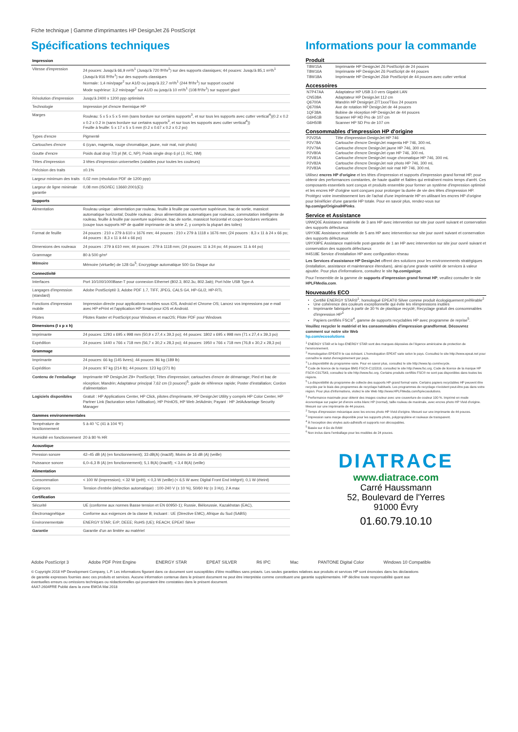Fiche technique | Gamme d'imprimantes HP DesignJet Z6 PostScript
Spécifications techniques
| Impression | |
| Vitesse d'impression | 24 pouces: Jusqu'à 66,9 m²/h<sup>1</sup> (Jusqu'à 720 ft²/hr<sup>1</sup>) sur des supports classiques; 44 pouces: Jusqu'à 85,1 m²/h<sup>1</sup> (Jusqu'à 916 ft²/hr<sup>1</sup>) sur des supports classiques Normale: 1,4 min/page<sup>2</sup> sur A1/D ou jusqu'à 22,7 m²/h<sup>1</sup> (244 ft²/hr<sup>1</sup>) sur support couché Mode supérieur: 3,2 min/page<sup>2</sup> sur A1/D ou jusqu'à 10 m²/h<sup>1</sup> (108 ft²/hr<sup>1</sup>) sur support glacé |
| Résolution d'impression | Jusqu'à 2400 x 1200 ppp optimisés |
| Technologie | Impression jet d'encre thermique HP |
| Marges | Rouleau: 5 x 5 x 5 x 5 mm (sans bordure sur certains supports<sup>3</sup>, et sur tous les supports avec cutter vertical<sup>4</sup>)(0.2 x 0.2 x 0.2 x 0.2 in (sans bordure sur certains supports<sup>3</sup>, et sur tous les supports avec cutter vertical<sup>4</sup>)) Feuille à feuille: 5 x 17 x 5 x 5 mm (0.2 x 0.67 x 0.2 x 0.2 po) |
| Types d'encre | Pigmenté |
| Cartouches d'encre | 6 (cyan, magenta, rouge chromatique, jaune, noir mat, noir photo) |
| Goutte d'encre | Poids dual drop 7/3 pl (M, C, NP); Poids single drop 6 pl (J, RC, NM) |
| Têtes d'impression | 3 têtes d'impression universelles (valables pour toutes les couleurs) |
| Précision des traits | ±0.1% |
| Largeur minimum des traits | 0,02 mm (résolution PDF de 1200 ppp) |
| Largeur de ligne minimale garantie | 0,08 mm (ISO/IEC 13660:2001(E)) |
| Supports | |
| Alimentation | Rouleau unique : alimentation par rouleau, feuille à feuille par ouverture supérieure, bac de sortie, massicot automatique horizontal; Double rouleau : deux alimentations automatiques par rouleaux, commutation intelligente de rouleau, feuille à feuille par ouverture supérieure, bac de sortie, massicot horizontal et coupe-bordures verticales (coupe tous supports HP de qualité imprimante de la série Z, y compris la plupart des toiles) |
| Format de feuille | 24 pouces : 210 x 279 à 610 x 1676 mm; 44 pouces : 210 x 279 à 1118 x 1676 mm; (24 pouces : 8,3 x 11 à 24 x 66 po; 44 pouces : 8,3 x 11 à 44 x 66 po) |
| Dimensions des rouleaux | 24 pouces : 279 à 610 mm; 44 pouces : 279 à 1118 mm; (24 pouces: 11 à 24 po; 44 pouces: 11 à 44 po) |
| Grammage | 80 à 500 g/m² |
| Mémoire | Mémoire (virtuelle) de 128 Go<sup>5</sup>; Encryptage automatique 500 Go Disque dur |
| Connectivité | |
| Interfaces | Port 10/100/1000Base-T pour connexion Ethernet (802.3, 802.3u, 802.3ab); Port hôte USB Type-A |
| Langages d'impression (standard) | Adobe PostScript® 3, Adobe PDF 1.7, TIFF, JPEG, CALS G4, HP-GL/2, HP-RTL |
| Fonctions d'impression mobile | Impression directe pour applications mobiles sous iOS, Android et Chrome OS; Lancez vos impressions par e-mail avec HP ePrint et l'application HP Smart pour iOS et Android. |
| Pilotes | Pilotes Raster et PostScript pour Windows et macOS; Pilote PDF pour Windows |
| Dimensions (l x p x h) | |
| Imprimante | 24 pouces: 1293 x 695 x 998 mm (50,9 x 27,4 x 39,3 po); 44 pouces: 1802 x 695 x 998 mm (71 x 27,4 x 39,3 po) |
| Expédition | 24 pouces: 1440 x 766 x 718 mm (56,7 x 30,2 x 28,3 po); 44 pouces: 1950 x 766 x 718 mm (76,8 x 30,2 x 28,3 po) |
| Grammage | |
| Imprimante | 24 pouces: 66 kg (145 livres); 44 pouces: 86 kg (189 lb) |
| Expédition | 24 pouces: 97 kg (214 lb); 44 pouces: 123 kg (271 lb) |
| Contenu de l'emballage | Imprimante HP DesignJet Z9+ PostScript; Têtes d'impression; cartouches d'encre de démarrage; Pied et bac de réception; Mandrin; Adaptateur principal 7,62 cm (3 pouces)<sup>6</sup>; guide de référence rapide; Poster d'installation; Cordon d'alimentation |
| Logiciels disponibles | Gratuit : HP Applications Center, HP Click, pilotes d'imprimante, HP DesignJet Utility y compris HP Color Center, HP Partner Link (facturation selon l'utilisation), HP PrintOS, HP Web JetAdmin; Payant : HP JetAdvantage Security Manager |
| Gammes environnementales | |
| Température de fonctionnement | 5 à 40 °C (41 à 104 ºF) |
| Humidité en fonctionnement | 20 à 80 % HR |
| Acoustique | |
| Pression sonore | 42–45 dB (A) (en fonctionnement); 33 dB(A) (inactif); Moins de 16 dB (A) (veille) |
| Puissance sonore | 6,0–6,3 B (A) (en fonctionnement); 5,1 B(A) (inactif); < 3,4 B(A) (veille) |
| Alimentation | |
| Consommation | < 100 W (impression); < 32 W (prêt); < 0,3 W (veille) (< 6,5 W avec Digital Front End intégré); 0,1 W (éteint) |
| Exigences | Tension d'entrée (détection automatique) : 100-240 V (± 10 %), 50/60 Hz (± 3 Hz), 2 A max |
| Certification | |
| Sécurité | UE (conforme aux normes Basse tension et EN 60950-1); Russie, Biélorussie, Kazakhstan (EAC), |
| Électromagnétique | Conforme aux exigences de la classe B, incluant : UE (Directive EMC), Afrique du Sud (SABS) |
| Environnementale | ENERGY STAR; ErP; DEEE; RoHS (UE); REACH; EPEAT Silver |
| Garantie | Garantie d'un an limitée au matériel |
Informations pour la commande
Produit
| T8W15A | Imprimante HP DesignJet Z6 PostScript de 24 pouces |
| T8W16A | Imprimante HP DesignJet Z6 PostScript de 44 pouces |
| T8W18A | Imprimante HP DesignJet Z6dr PostScript de 44 pouces avec cutter vertical |
Accessoires
| N7P47AA | Adaptateur HP USB 3.0 vers Gigabit LAN |
| CN538A | Adaptateur HP DesignJet 112 cm |
| Q6700A | Mandrin HP Designjet Z/T1xxx/T6xx 24 pouces |
| Q6709A | Axe de rotation HP DesignJet de 44 pouces |
| 1QF38A | Bobine de réception HP DesignJet de 44 pouces |
| G6H51B | Scanner HP HD Pro de 107 cm |
| G6H50B | Scanner HP SD Pro de 107 cm |
Consommables d'impression HP d'origine
| P2V25A | Tête d'impression DesignJet HP 746 |
| P2V78A | Cartouche d'encre DesignJet magenta HP 746, 300 mL |
| P2V79A | Cartouche d'encre DesignJet jaune HP 746, 300 mL |
| P2V80A | Cartouche d'encre DesignJet cyan HP 746, 300 mL |
| P2V81A | Cartouche d'encre DesignJet rouge chromatique HP 746, 300 mL |
| P2V82A | Cartouche d'encre DesignJet noir photo HP 746, 300 mL |
| P2V83A | Cartouche d'encre DesignJet noir mat HP 746, 300 mL |
Utilisez encres HP d'origine et les têtes d'impression et supports d'impression grand format HP, pour obtenir des performances constantes, de haute qualité et fiables qui entraînent moins temps d'arrêt. Ces composants essentiels sont conçus et produits ensemble pour former un système d'impression optimisé et les encres HP d'origine sont conçues pour prolonger la durée de vie des têtes d'impression HP. Protégez votre investissement lors de l'achat d'une imprimante HP en utilisant les encres HP d'origine pour bénéficier d'une garantie HP totale. Pour en savoir plus, rendez-vous sur hp.com/go/OriginalHPinks.
Service et Assistance
U9WQ0E Assistance matérielle de 3 ans HP avec intervention sur site jour ouvré suivant et conservation des supports défectueux
U9YX8E Assistance matérielle de 5 ans HP avec intervention sur site jour ouvré suivant et conservation des supports défectueux
U9YX9PE Assistance matérielle post-garantie de 1 an HP avec intervention sur site jour ouvré suivant et conservation des supports défectueux
H4518E Service d'installation HP avec configuration réseau
Les Services d'assistance HP DesignJet offrent des solutions pour les environnements stratégiques (installation, assistance et maintenance étendues), ainsi qu'une grande variété de services à valeur ajoutée. Pour plus d'informations, consultez le site hp.com/go/cpc.
Pour l'ensemble de la gamme de supports d'impression grand format HP, veuillez consulter le site HPLFMedia.com.
Nouveautés ECO
Certifié ENERGY STAR®<sup>1</sup>, homologué EPEAT® Silver comme produit écologiquement préférable<sup>2</sup>
Une cohérence des couleurs exceptionnelle qui évite les réimpressions inutiles
Imprimante fabriquée à partir de 30 % de plastique recyclé; Recyclage gratuit des consommables d'impression HP<sup>3</sup>
Papiers certifiés FSC®<sup>4</sup>, gamme de supports recyclables HP avec programme de reprise<sup>5</sup>.
Veuillez recycler le matériel et les consommables d'impression grandformat. Découvrez comment sur notre site Web
hp.com/ecosolutions
<sup>1</sup> ENERGY STAR et le logo ENERGY STAR sont des marques déposées de l'Agence américaine de protection de l'environnement.
<sup>2</sup> Homologation EPEAT® le cas échéant. L'homologation EPEAT varie selon le pays. Consultez le site http://www.epeat.net pour connaître le statut d'enregistrement par pays.
<sup>3</sup> La disponibilité du programme varie. Pour en savoir plus, consultez le site http://www.hp.com/recycle.
<sup>4</sup> Code de licence de la marque BMG FSC®-C115319, consultez le site http://www.fsc.org. Code de licence de la marque HP FSC®-C017543, consultez le site http://www.fsc.org. Certains produits certifiés FSC® ne sont pas disponibles dans toutes les régions.
<sup>5</sup> La disponibilité du programme de collecte des supports HP grand format varie. Certains papiers recyclables HP peuvent être recyclés par le biais des programmes de recyclage habituels. Les programmes de recyclage n'existent peut-être pas dans votre région. Pour plus d'informations, visitez le site Web http://www.HPLFMedia.com/hp/ecosolutions.
<sup>1</sup> Performance maximale pour obtenir des images couleur avec une couverture de couleur 100 %. Imprimé en mode économique sur papier jet d'encre extra blanc HP (normal), taille rouleau de maximale, avec encres photo HP Vivid d'origine. Mesuré sur une imprimante de 44 pouces.
<sup>2</sup> Temps d'impression mécanique avec les encres photo HP Vivid d'origine. Mesuré sur une imprimante de 44 pouces.
<sup>3</sup> Impression sans marge disponible pour les supports photo, polypropylène et rouleaux de transparent.
<sup>4</sup> À l'exception des vinyles auto-adhésifs et supports non découpables.
<sup>5</sup> Basée sur 4 Go de RAM
<sup>6</sup> Non inclus dans l'emballage pour les modèles de 24 pouces.
DIATRACE
www.diatrace.com
Carré Haussmann
52, Boulevard de l'Yerres
91000 Évry
01.60.79.10.10
Adobe PostScript 3 Adobe PDF Print Engine ENERGY STAR EPEAT SILVER R6 IPC Mac PANTONE Digital Color Windows 10 Compatible
© Copyright 2018 HP Development Company, L.P. Les informations figurant dans ce document sont susceptibles d'être modifiées sans préavis. Les seules garanties relatives aux produits et services HP sont énoncées dans les déclarations de garantie expresses fournies avec ces produits et services. Aucune information contenue dans le présent document ne peut être interprétée comme constituant une garantie supplémentaire. HP décline toute responsabilité quant aux éventuelles erreurs ou omissions techniques ou rédactionnelles qui pourraient être constatées dans le présent document.
4AA7-2604FRE Publié dans la zone EMOA Mai 2018